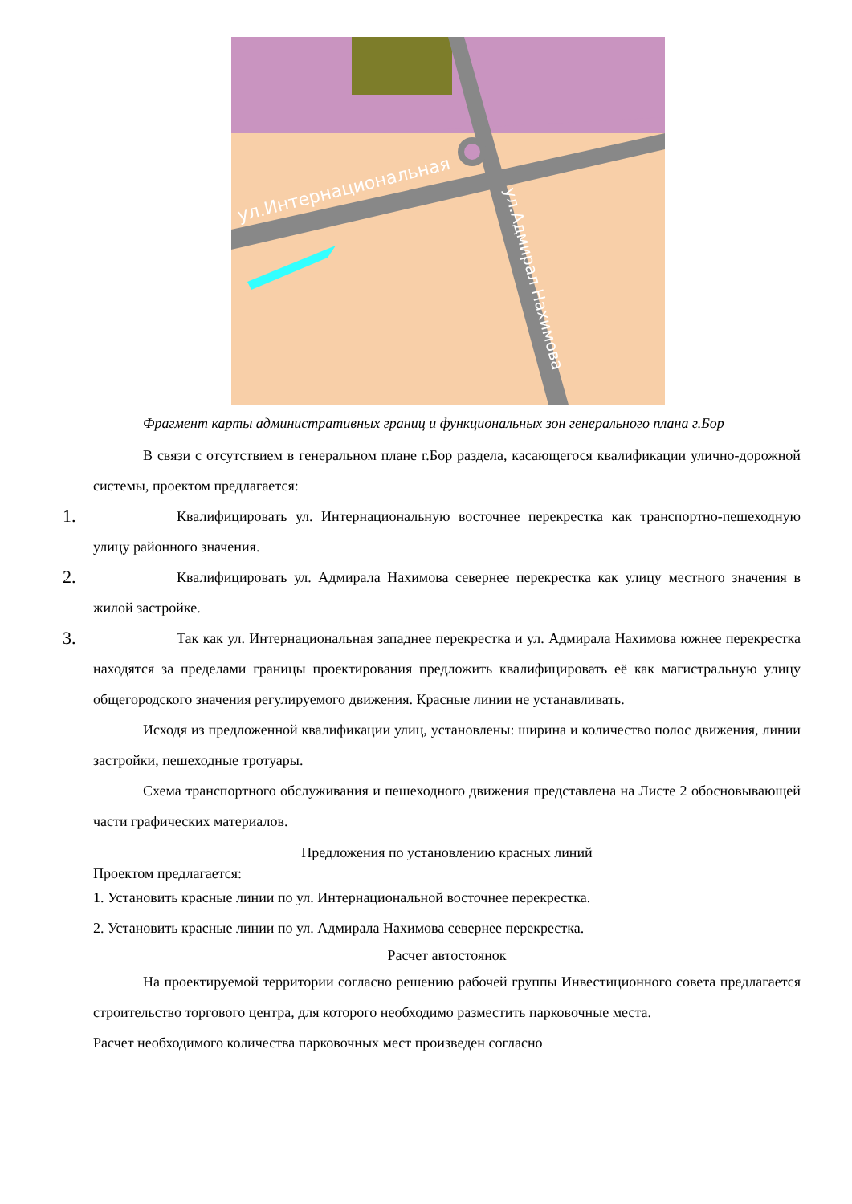ул.Интернациональная
ул.Адмирал Нахимова
Фрагмент карты административных границ и функциональных зон генерального плана г.Бор
В связи с отсутствием в генеральном плане г.Бор раздела, касающегося квалификации улично-дорожной системы, проектом предлагается:
1.
Квалифицировать ул. Интернациональную восточнее перекрестка как транспортно-пешеходную улицу районного значения.
2.
Квалифицировать ул. Адмирала Нахимова севернее перекрестка как улицу местного значения в жилой застройке.
3.
Так как ул. Интернациональная западнее перекрестка и ул. Адмирала Нахимова южнее перекрестка находятся за пределами границы проектирования предложить квалифицировать её как магистральную улицу общегородского значения регулируемого движения. Красные линии не устанавливать.
Исходя из предложенной квалификации улиц, установлены: ширина и количество полос движения, линии застройки, пешеходные тротуары.
Схема транспортного обслуживания и пешеходного движения представлена на Листе 2 обосновывающей части графических материалов.
Предложения по установлению красных линий
Проектом предлагается:
1. Установить красные линии по ул. Интернациональной восточнее перекрестка.
2. Установить красные линии по ул. Адмирала Нахимова севернее перекрестка.
Расчет автостоянок
На проектируемой территории согласно решению рабочей группы Инвестиционного совета предлагается строительство торгового центра, для которого необходимо разместить парковочные места.
Расчет необходимого количества парковочных мест произведен согласно